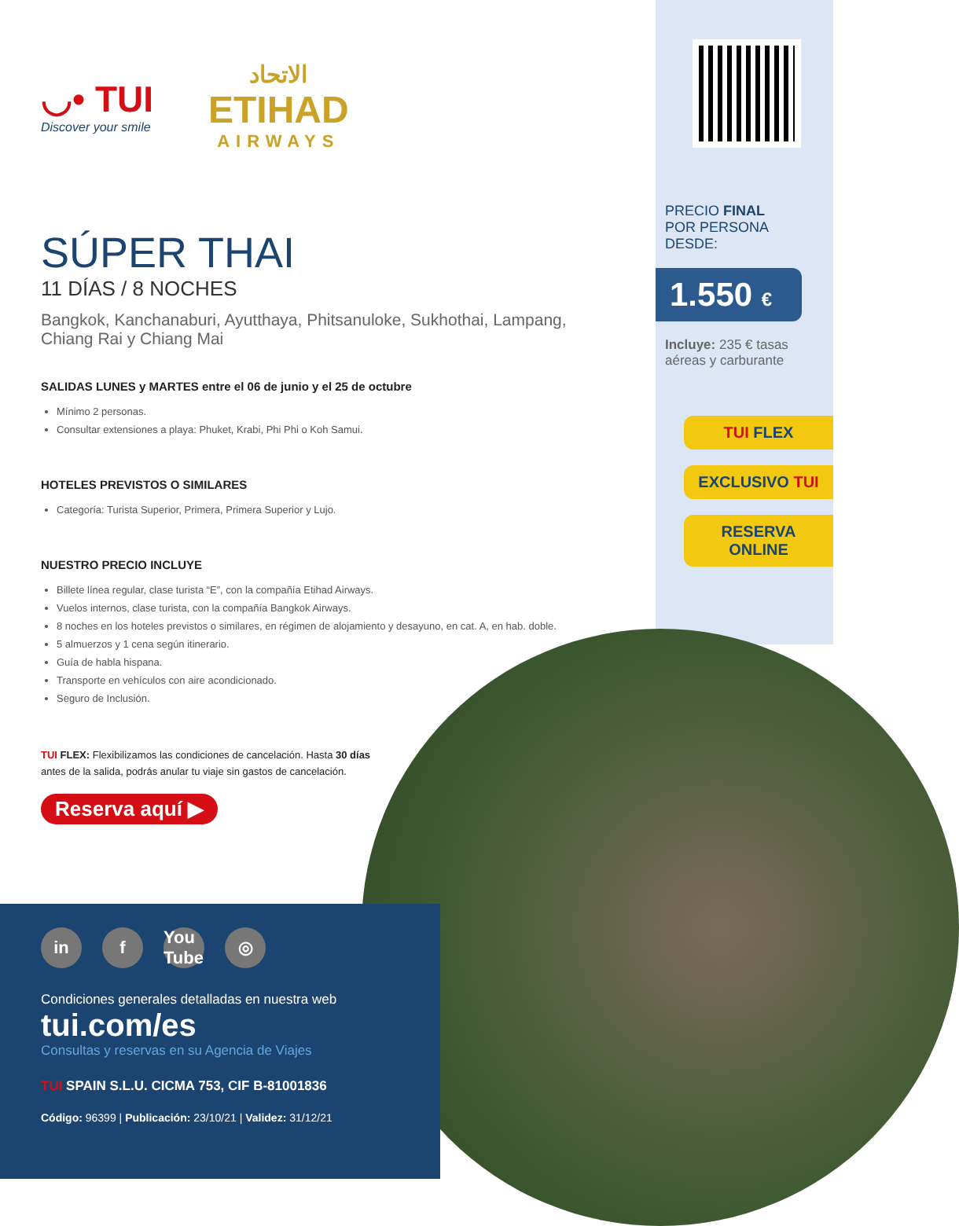◡• TUI
Discover your smile
الاتحاد
ETIHAD
AIRWAYS
SÚPER THAI
11 DÍAS / 8 NOCHES
Bangkok, Kanchanaburi, Ayutthaya, Phitsanuloke, Sukhothai, Lampang, Chiang Rai y Chiang Mai
SALIDAS LUNES y MARTES entre el 06 de junio y el 25 de octubre
Mínimo 2 personas.
Consultar extensiones a playa: Phuket, Krabi, Phi Phi o Koh Samui.
HOTELES PREVISTOS O SIMILARES
Categoría: Turista Superior, Primera, Primera Superior y Lujo.
NUESTRO PRECIO INCLUYE
Billete línea regular, clase turista “E”, con la compañía Etihad Airways.
Vuelos internos, clase turista, con la compañía Bangkok Airways.
8 noches en los hoteles previstos o similares, en régimen de alojamiento y desayuno, en cat. A, en hab. doble.
5 almuerzos y 1 cena según itinerario.
Guía de habla hispana.
Transporte en vehículos con aire acondicionado.
Seguro de Inclusión.
TUI FLEX: Flexibilizamos las condiciones de cancelación. Hasta 30 días antes de la salida, podrás anular tu viaje sin gastos de cancelación.
Reserva aquí ▶
in f You Tube ◎
Condiciones generales detalladas en nuestra web
tui.com/es
Consultas y reservas en su Agencia de Viajes
TUI SPAIN S.L.U. CICMA 753, CIF B-81001836
Código: 96399 | Publicación: 23/10/21 | Validez: 31/12/21
PRECIO FINAL
POR PERSONA DESDE:
1.550 €
Incluye: 235 € tasas aéreas y carburante
TUI FLEX
EXCLUSIVO TUI
RESERVA
ONLINE